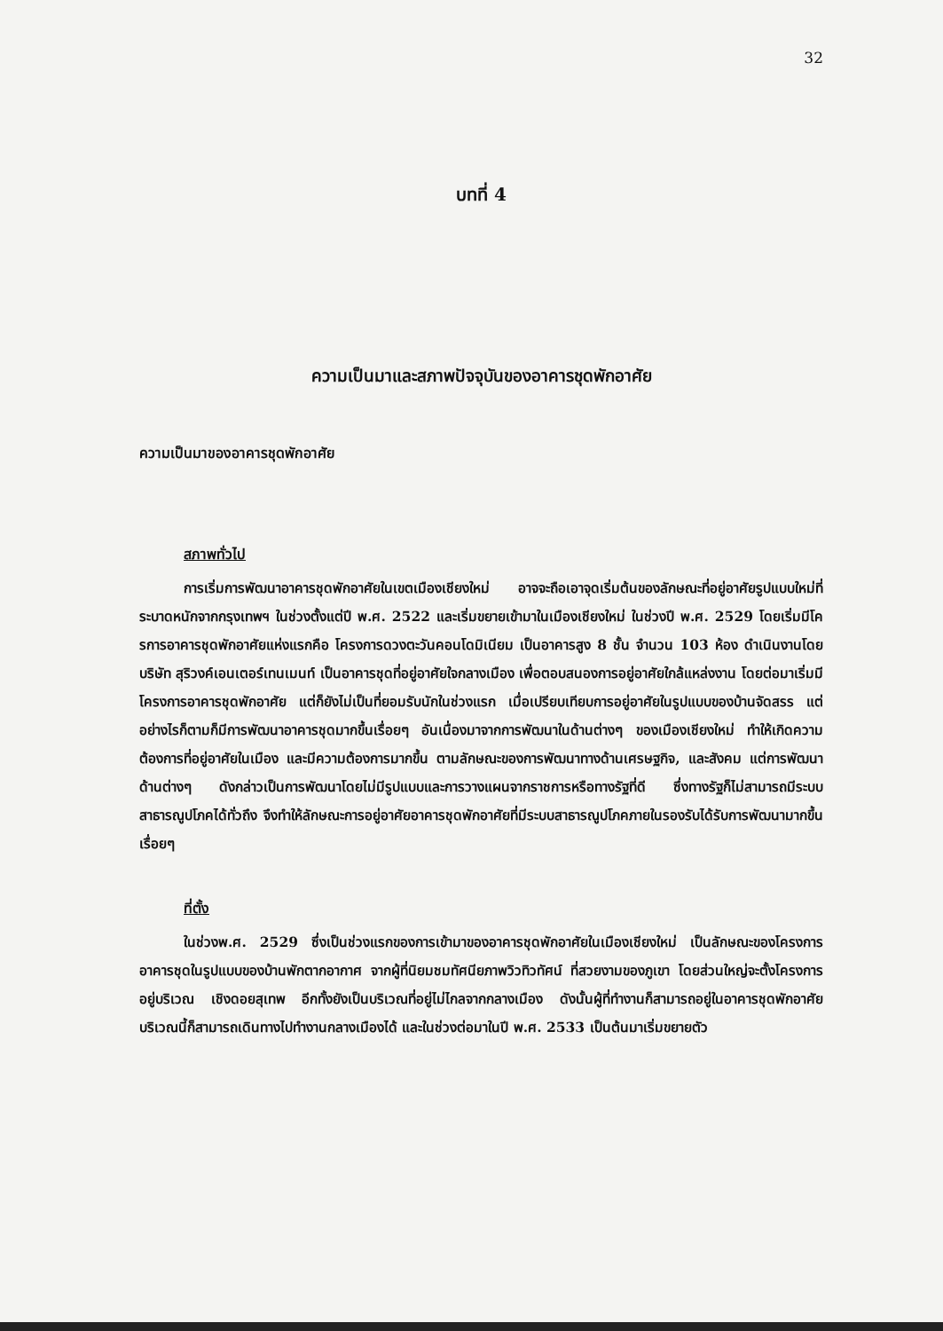32
บทที่ 4
ความเป็นมาและสภาพปัจจุบันของอาคารชุดพักอาศัย
ความเป็นมาของอาคารชุดพักอาศัย
สภาพทั่วไป
การเริ่มการพัฒนาอาคารชุดพักอาศัยในเขตเมืองเชียงใหม่ อาจจะถือเอาจุดเริ่มต้นของลักษณะที่อยู่อาศัยรูปแบบใหม่ที่ระบาดหนักจากกรุงเทพฯ ในช่วงตั้งแต่ปี พ.ศ. 2522 และเริ่มขยายเข้ามาในเมืองเชียงใหม่ ในช่วงปี พ.ศ. 2529 โดยเริ่มมีโครการอาคารชุดพักอาศัยแห่งแรกคือ โครงการดวงตะวันคอนโดมิเนียม เป็นอาคารสูง 8 ชั้น จำนวน 103 ห้อง ดำเนินงานโดยบริษัท สุริวงค์เอนเตอร์เทนเมนท์ เป็นอาคารชุดที่อยู่อาศัยใจกลางเมือง เพื่อตอบสนองการอยู่อาศัยใกล้แหล่งงาน โดยต่อมาเริ่มมีโครงการอาคารชุดพักอาศัย แต่ก็ยังไม่เป็นที่ยอมรับนักในช่วงแรก เมื่อเปรียบเทียบการอยู่อาศัยในรูปแบบของบ้านจัดสรร แต่อย่างไรก็ตามก็มีการพัฒนาอาคารชุดมากขึ้นเรื่อยๆ อันเนื่องมาจากการพัฒนาในด้านต่างๆ ของเมืองเชียงใหม่ ทำให้เกิดความต้องการที่อยู่อาศัยในเมือง และมีความต้องการมากขึ้น ตามลักษณะของการพัฒนาทางด้านเศรษฐกิจ, และสังคม แต่การพัฒนาด้านต่างๆ ดังกล่าวเป็นการพัฒนาโดยไม่มีรูปแบบและการวางแผนจากราชการหรือทางรัฐที่ดี ซึ่งทางรัฐก็ไม่สามารถมีระบบสาธารณูปโภคได้ทั่วถึง จึงทำให้ลักษณะการอยู่อาศัยอาคารชุดพักอาศัยที่มีระบบสาธารณูปโภคภายในรองรับได้รับการพัฒนามากขึ้นเรื่อยๆ
ที่ตั้ง
ในช่วงพ.ศ. 2529 ซึ่งเป็นช่วงแรกของการเข้ามาของอาคารชุดพักอาศัยในเมืองเชียงใหม่ เป็นลักษณะของโครงการอาคารชุดในรูปแบบของบ้านพักตากอากาศ จากผู้ที่นิยมชมทัศนียภาพวิวทิวทัศน์ ที่สวยงามของภูเขา โดยส่วนใหญ่จะตั้งโครงการอยู่บริเวณ เชิงดอยสุเทพ อีกทั้งยังเป็นบริเวณที่อยู่ไม่ไกลจากกลางเมือง ดังนั้นผู้ที่ทำงานก็สามารถอยู่ในอาคารชุดพักอาศัยบริเวณนี้ก็สามารถเดินทางไปทำงานกลางเมืองได้ และในช่วงต่อมาในปี พ.ศ. 2533 เป็นต้นมาเริ่มขยายตัว